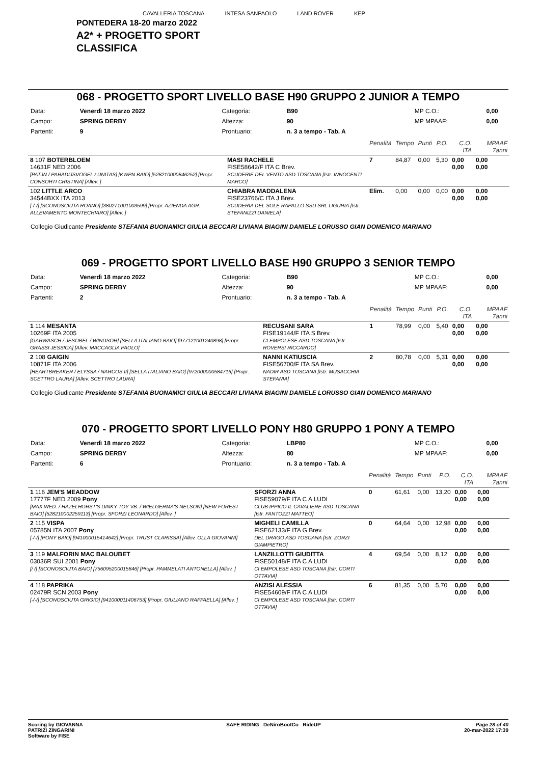CAVALLERIA TOSCANA INTESA SANPAOLO LAND ROVER KEP
PONTEDERA 18-20 marzo 2022
A2* + PROGETTO SPORT
CLASSIFICA
068 - PROGETTO SPORT LIVELLO BASE H90 GRUPPO 2 JUNIOR A TEMPO
| Data: | Venerdì 18 marzo 2022 | Categoria: | B90 | MP C.O.: | 0,00 |
| Campo: | SPRING DERBY | Altezza: | 90 | MP MPAAF: | 0,00 |
| Partenti: | 9 | Prontuario: | n. 3 a tempo - Tab. A | | |
| | | Penalità | Tempo | Punti | P.O. | C.O. ITA | MPAAF 7anni |
| 8 107 BOTERBLOEM 14631F NED 2006 [PATJN / PARADIJSVOGEL / UNITAS] [KWPN BAIO] [528210000846252] [Propr. CONSORTI CRISTINA] [Allev. ] | MASI RACHELE FISE58642/F ITA C Brev. SCUDERIE DEL VENTO ASD TOSCANA [Istr. INNOCENTI MARCO] | 7 | 84,87 | 0,00 | 5,30 | 0,00 0,00 | 0,00 0,00 |
| 102 LITTLE ARCO 34544BXX ITA 2013 [-/-/] [SCONOSCIUTA ROANO] [380271001003599] [Propr. AZIENDA AGR. ALLEVAMENTO MONTECHIARO] [Allev. ] | CHIABRA MADDALENA FISE23766/C ITA J Brev. SCUDERIA DEL SOLE RAPALLO SSD SRL LIGURIA [Istr. STEFANIZZI DANIELA] | Elim. | 0,00 | 0,00 | 0,00 | 0,00 0,00 | 0,00 0,00 |
Collegio Giudicante Presidente STEFANIA BUONAMICI GIULIA BECCARI LIVIANA BIAGINI DANIELE LORUSSO GIAN DOMENICO MARIANO
069 - PROGETTO SPORT LIVELLO BASE H90 GRUPPO 3 SENIOR TEMPO
| Data: | Venerdì 18 marzo 2022 | Categoria: | B90 | MP C.O.: | 0,00 |
| Campo: | SPRING DERBY | Altezza: | 90 | MP MPAAF: | 0,00 |
| Partenti: | 2 | Prontuario: | n. 3 a tempo - Tab. A | | |
| | | Penalità | Tempo | Punti | P.O. | C.O. ITA | MPAAF 7anni |
| 1 114 MESANTA 10269F ITA 2005 [GARWASCH / JESOBEL / WINDSOR] [SELLA ITALIANO BAIO] [977121001240898] [Propr. GRASSI JESSICA] [Allev. MACCAGLIA PAOLO] | RECUSANI SARA FISE19144/F ITA S Brev. CI EMPOLESE ASD TOSCANA [Istr. ROVERSI RICCARDO] | 1 | 78,99 | 0,00 | 5,40 | 0,00 0,00 | 0,00 0,00 |
| 2 108 GAIGIN 10871F ITA 2006 [HEARTBREAKER / ELYSSA / NARCOS II] [SELLA ITALIANO BAIO] [972000000584716] [Propr. SCETTRO LAURA] [Allev. SCETTRO LAURA] | NANNI KATIUSCIA FISE56700/F ITA SA Brev. NADIR ASD TOSCANA [Istr. MUSACCHIA STEFANIA] | 2 | 80,78 | 0,00 | 5,31 | 0,00 0,00 | 0,00 0,00 |
Collegio Giudicante Presidente STEFANIA BUONAMICI GIULIA BECCARI LIVIANA BIAGINI DANIELE LORUSSO GIAN DOMENICO MARIANO
070 - PROGETTO SPORT LIVELLO PONY H80 GRUPPO 1 PONY A TEMPO
| Data: | Venerdì 18 marzo 2022 | Categoria: | LBP80 | MP C.O.: | 0,00 |
| Campo: | SPRING DERBY | Altezza: | 80 | MP MPAAF: | 0,00 |
| Partenti: | 6 | Prontuario: | n. 3 a tempo - Tab. A | | |
| | | Penalità | Tempo | Punti | P.O. | C.O. ITA | MPAAF 7anni |
| 1 116 JEM'S MEADDOW 17777F NED 2009 Pony [MAX WED. / HAZELHORST'S DINKY TOY VB. / WIELGERMA'S NELSON] [NEW FOREST BAIO] [528210002259113] [Propr. SFORZI LEONARDO] [Allev. ] | SFORZI ANNA FISE59079/F ITA C A LUDI CLUB IPPICO IL CAVALIERE ASD TOSCANA [Istr. FANTOZZI MATTEO] | 0 | 61,61 | 0,00 | 13,20 | 0,00 0,00 | 0,00 0,00 |
| 2 115 VISPA 05785N ITA 2007 Pony [-/-/] [PONY BAIO] [941000015414642] [Propr. TRUST CLARISSA] [Allev. OLLA GIOVANNI] | MIGHELI CAMILLA FISE62133/F ITA G Brev. DEL DRAGO ASD TOSCANA [Istr. ZORZI GIAMPIETRO] | 0 | 64,64 | 0,00 | 12,98 | 0,00 0,00 | 0,00 0,00 |
| 3 119 MALFORIN MAC BALOUBET 03036R SUI 2001 Pony [/ /] [SCONOSCIUTA BAIO] [756095200015846] [Propr. PAMMELATI ANTONELLA] [Allev. ] | LANZILLOTTI GIUDITTA FISE50148/F ITA C A LUDI CI EMPOLESE ASD TOSCANA [Istr. CORTI OTTAVIA] | 4 | 69,54 | 0,00 | 8,12 | 0,00 0,00 | 0,00 0,00 |
| 4 118 PAPRIKA 02479R SCN 2003 Pony [-/-/] [SCONOSCIUTA GRIGIO] [941000011406753] [Propr. GIULIANO RAFFAELLA] [Allev. ] | ANZISI ALESSIA FISE54609/F ITA C A LUDI CI EMPOLESE ASD TOSCANA [Istr. CORTI OTTAVIA] | 6 | 81,35 | 0,00 | 5,70 | 0,00 0,00 | 0,00 0,00 |
Scoring by GIOVANNA
PATRIZI ZINGARINI
Software by FISE
SAFE RIDING DeNiroBootCo RideUP
Page 28 of 40
20-mar-2022 17:39